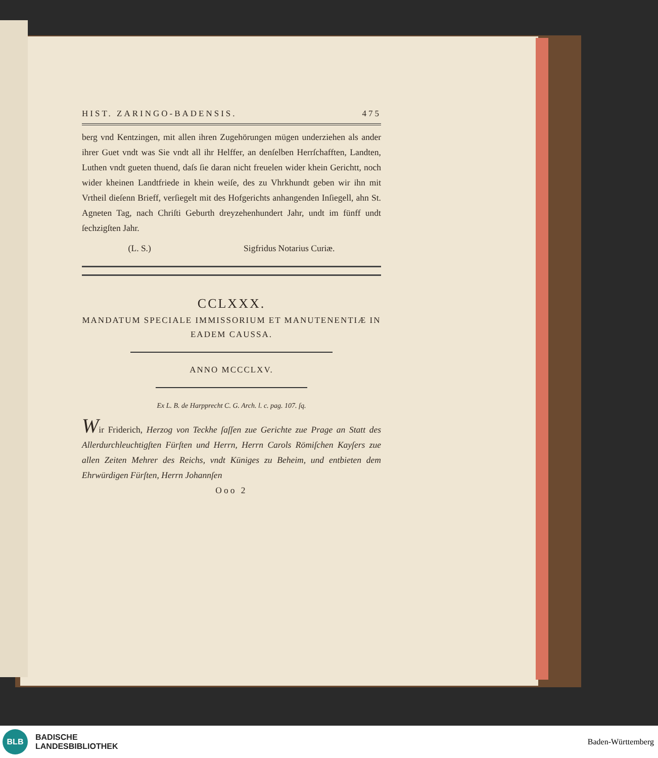HIST. ZARINGO-BADENSIS. 475
berg vnd Kentzingen, mit allen ihren Zugehörungen mügen underziehen als ander ihrer Guet vndt was Sie vndt all ihr Helffer, an denſelben Herrſchafften, Landten, Luthen vndt gueten thuend, daſs ſie daran nicht freuelen wider khein Gerichtt, noch wider kheinen Landtfriede in khein weiſe, des zu Vhrkhundt geben wir ihn mit Vrtheil dieſenn Brieff, verſiegelt mit des Hofgerichts anhangenden Inſiegell, ahn St. Agneten Tag, nach Chriſti Geburth dreyzehenhundert Jahr, undt im fünff undt ſechzigſten Jahr.
(L. S.) Sigfridus Notarius Curiæ.
CCLXXX.
MANDATUM SPECIALE IMMISSORIUM ET MANUTENENTIÆ IN EADEM CAUSSA.
ANNO MCCCLXV.
Ex L. B. de Harpprecht C. G. Arch. l. c. pag. 107. ſq.
Wir Friderich, Herzog von Teckhe ſaſſen zue Gerichte zue Prage an Statt des Allerdurchleuchtigſten Fürſten und Herrn, Herrn Carols Römiſchen Kayſers zue allen Zeiten Mehrer des Reichs, vndt Küniges zu Beheim, und entbieten dem Ehrwürdigen Fürſten, Herrn Johannſen
Ooo 2
BLB
BADISCHE
LANDESBIBLIOTHEK
Baden-Württemberg